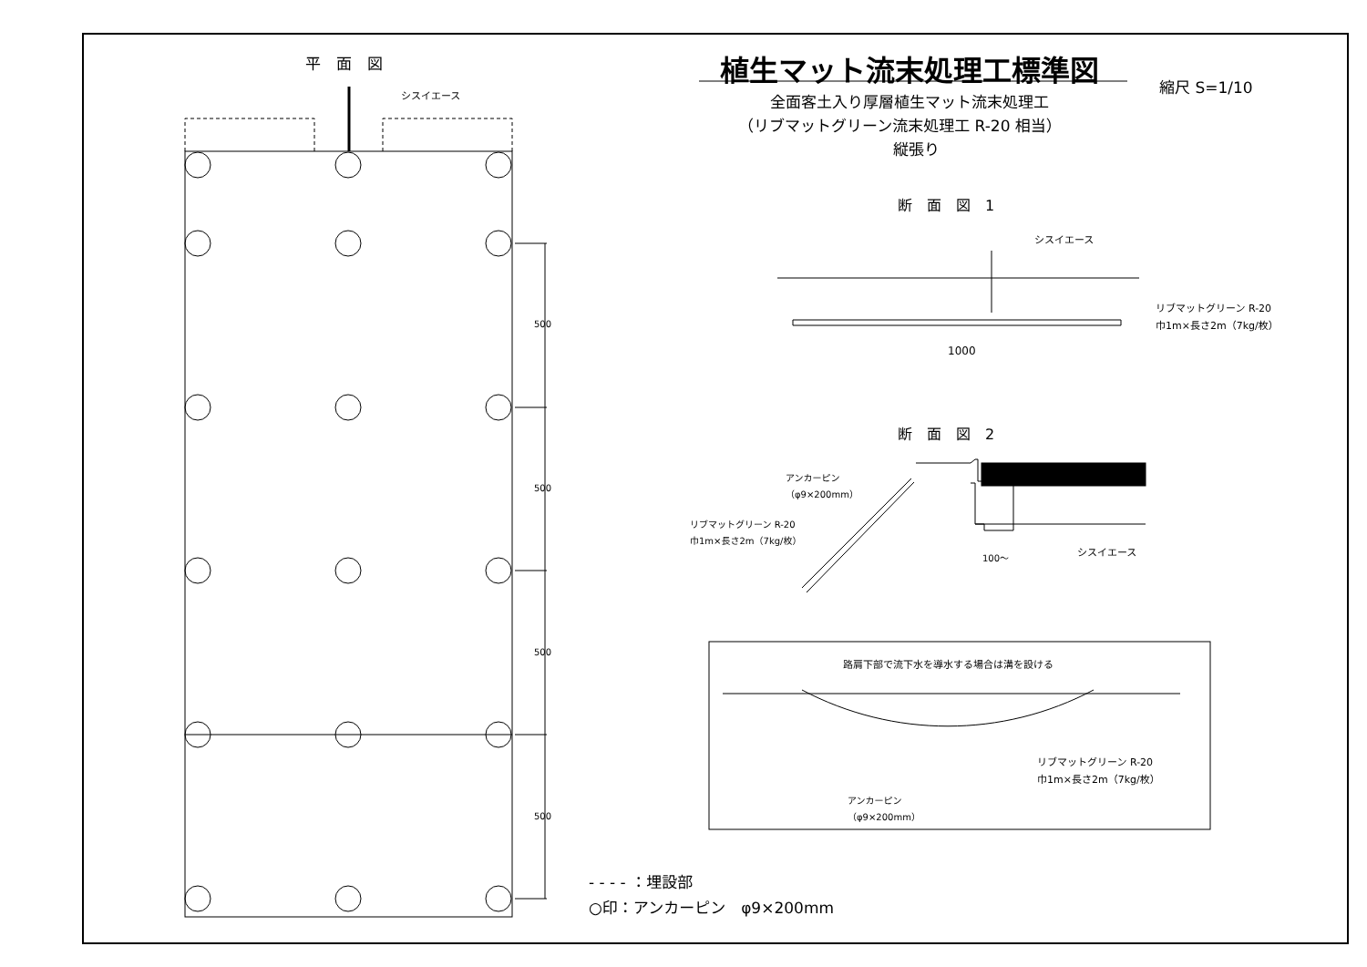平　面　図
シスイエース
500
500
500
500
植生マット流末処理工標準図
縮尺 S=1/10
全面客土入り厚層植生マット流末処理工
（リブマットグリーン流末処理工 R-20 相当）
縦張り
断　面　図　1
シスイエース
リブマットグリーン R-20
巾1m×長さ2m（7kg/枚）
1000
断　面　図　2
アンカーピン
（φ9×200mm）
リブマットグリーン R-20
巾1m×長さ2m（7kg/枚）
100～ シスイエース
路肩下部で流下水を導水する場合は溝を設ける
リブマットグリーン R-20
巾1m×長さ2m（7kg/枚）
アンカーピン
（φ9×200mm）
- - - - ：埋設部
○印：アンカーピン　φ9×200mm